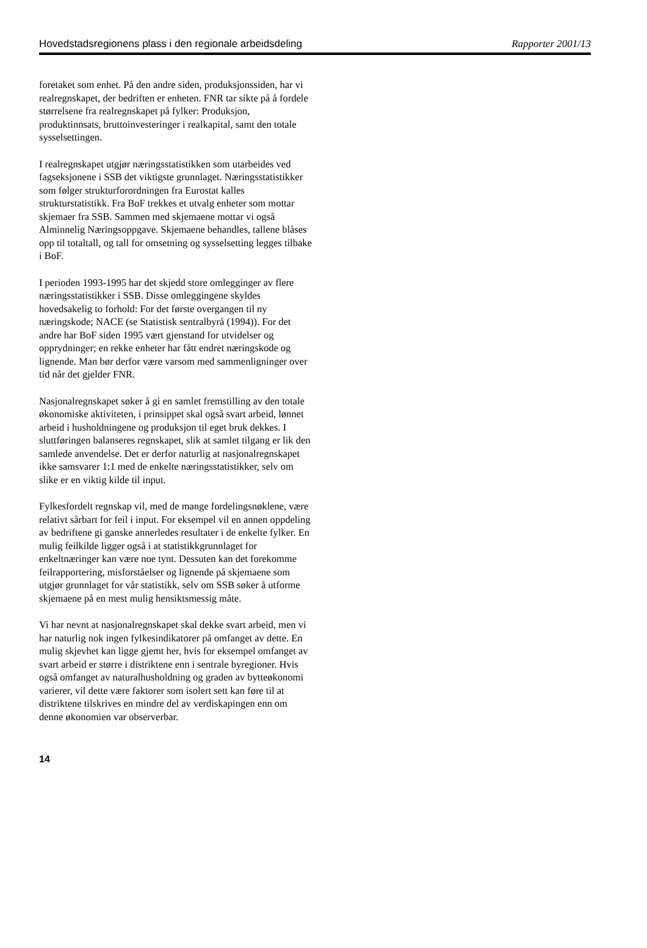Hovedstadsregionens plass i den regionale arbeidsdeling Rapporter 2001/13
foretaket som enhet. På den andre siden, produksjons­siden, har vi realregnskapet, der bedriften er enheten. FNR tar sikte på å fordele størrelsene fra realregn­skapet på fylker: Produksjon, produktinnsats, brutto­investeringer i realkapital, samt den totale syssel­settingen.
I realregnskapet utgjør næringsstatistikken som utar­beides ved fagseksjonene i SSB det viktigste grunn­laget. Næringsstatistikker som følger strukturfor­ordningen fra Eurostat kalles strukturstatistikk. Fra BoF trekkes et utvalg enheter som mottar skjemaer fra SSB. Sammen med skjemaene mottar vi også Alminnelig Næringsoppgave. Skjemaene behandles, tallene blåses opp til totaltall, og tall for omsetning og sysselsetting legges tilbake i BoF.
I perioden 1993-1995 har det skjedd store omlegginger av flere næringsstatistikker i SSB. Disse omleggingene skyldes hovedsakelig to forhold: For det første over­gangen til ny næringskode; NACE (se Statistisk sentral­byrå (1994)). For det andre har BoF siden 1995 vært gjenstand for utvidelser og opprydninger; en rekke enheter har fått endret næringskode og lignende. Man bør derfor være varsom med sammenligninger over tid når det gjelder FNR.
Nasjonalregnskapet søker å gi en samlet fremstilling av den totale økonomiske aktiviteten, i prinsippet skal også svart arbeid, lønnet arbeid i husholdningene og produksjon til eget bruk dekkes. I sluttføringen balan­seres regnskapet, slik at samlet tilgang er lik den sam­lede anvendelse. Det er derfor naturlig at nasjonalregn­skapet ikke samsvarer 1:1 med de enkelte nærings­statistikker, selv om slike er en viktig kilde til input.
Fylkesfordelt regnskap vil, med de mange fordelings­nøklene, være relativt sårbart for feil i input. For eksempel vil en annen oppdeling av bedriftene gi ganske annerledes resultater i de enkelte fylker. En mulig feilkilde ligger også i at statistikkgrunnlaget for enkeltnæringer kan være noe tynt. Dessuten kan det forekomme feilrapportering, misforståelser og lignende på skjemaene som utgjør grunnlaget for vår statistikk, selv om SSB søker å utforme skjemaene på en mest mulig hensiktsmessig måte.
Vi har nevnt at nasjonalregnskapet skal dekke svart arbeid, men vi har naturlig nok ingen fylkesindikatorer på omfanget av dette. En mulig skjevhet kan ligge gjemt her, hvis for eksempel omfanget av svart arbeid er større i distriktene enn i sentrale byregioner. Hvis også omfanget av naturalhusholdning og graden av bytteøkonomi varierer, vil dette være faktorer som isolert sett kan føre til at distriktene tilskrives en mindre del av verdiskapingen enn om denne økonomien var observerbar.
14